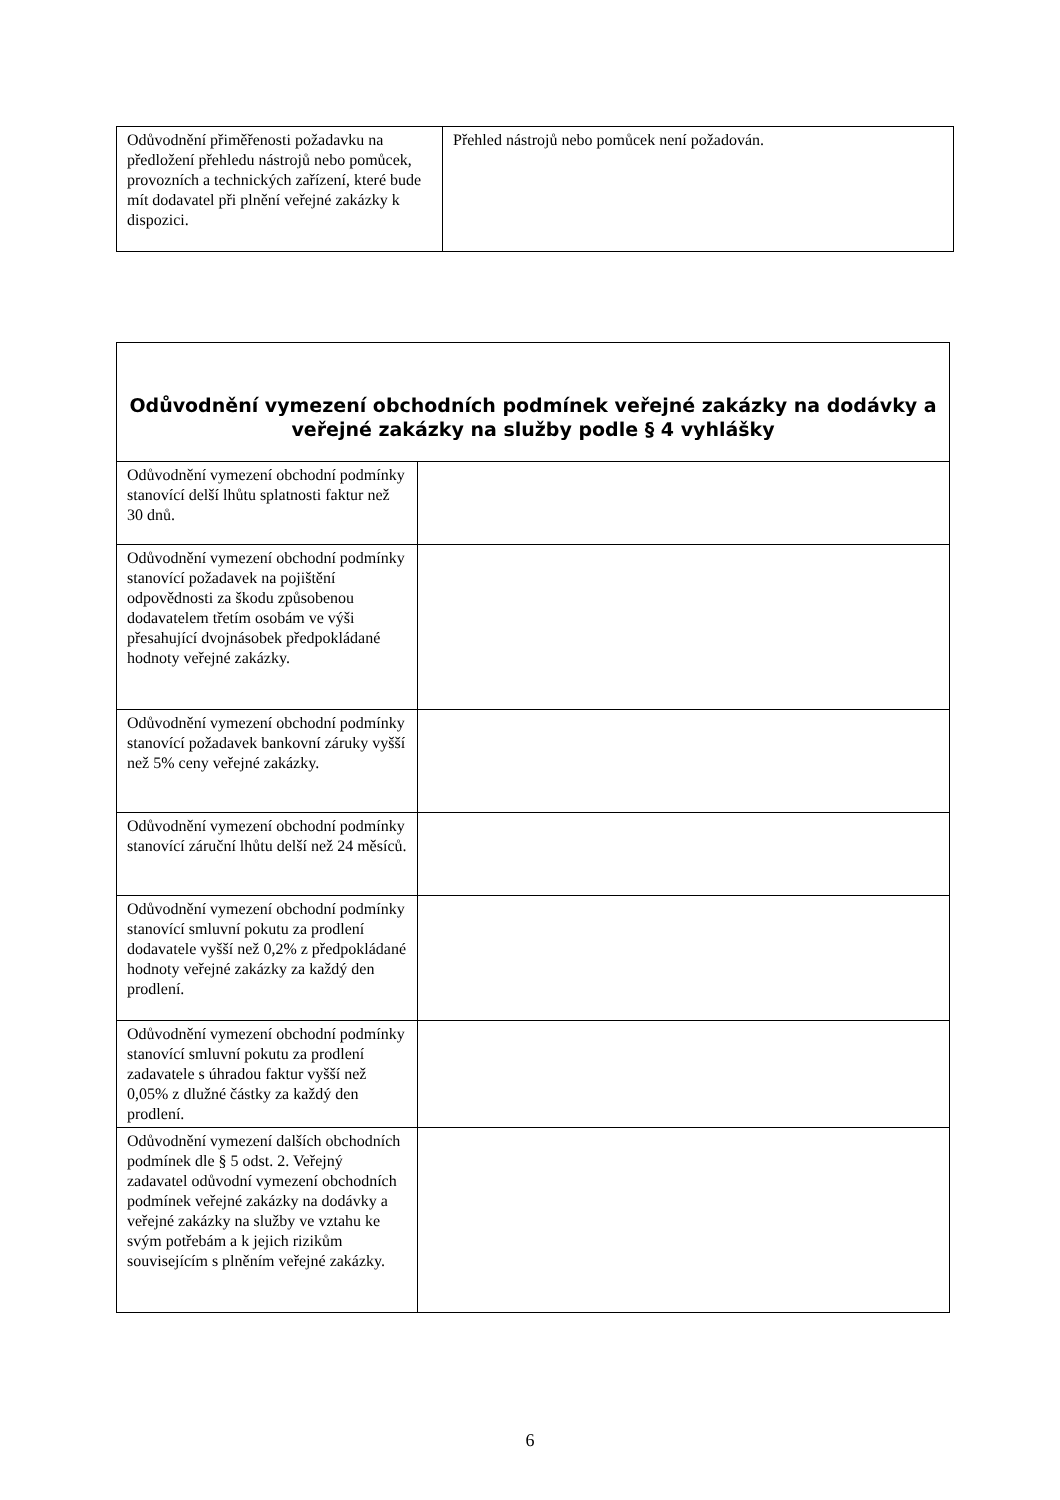| Odůvodnění přiměřenosti požadavku na předložení přehledu nástrojů nebo pomůcek, provozních a technických zařízení, které bude mít dodavatel při plnění veřejné zakázky k dispozici. | Přehled nástrojů nebo pomůcek není požadován. |
| Odůvodnění vymezení obchodních podmínek veřejné zakázky na dodávky a veřejné zakázky na služby podle § 4 vyhlášky | |
| --- | --- |
| Odůvodnění vymezení obchodní podmínky stanovící delší lhůtu splatnosti faktur než 30 dnů. | |
| Odůvodnění vymezení obchodní podmínky stanovící požadavek na pojištění odpovědnosti za škodu způsobenou dodavatelem třetím osobám ve výši přesahující dvojnásobek předpokládané hodnoty veřejné zakázky. | |
| Odůvodnění vymezení obchodní podmínky stanovící požadavek bankovní záruky vyšší než 5% ceny veřejné zakázky. | |
| Odůvodnění vymezení obchodní podmínky stanovící záruční lhůtu delší než 24 měsíců. | |
| Odůvodnění vymezení obchodní podmínky stanovící smluvní pokutu za prodlení dodavatele vyšší než 0,2% z předpokládané hodnoty veřejné zakázky za každý den prodlení. | |
| Odůvodnění vymezení obchodní podmínky stanovící smluvní pokutu za prodlení zadavatele s úhradou faktur vyšší než 0,05% z dlužné částky za každý den prodlení. | |
| Odůvodnění vymezení dalších obchodních podmínek dle § 5 odst. 2. Veřejný zadavatel odůvodní vymezení obchodních podmínek veřejné zakázky na dodávky a veřejné zakázky na služby ve vztahu ke svým potřebám a k jejich rizikům souvisejícím s plněním veřejné zakázky. | |
6